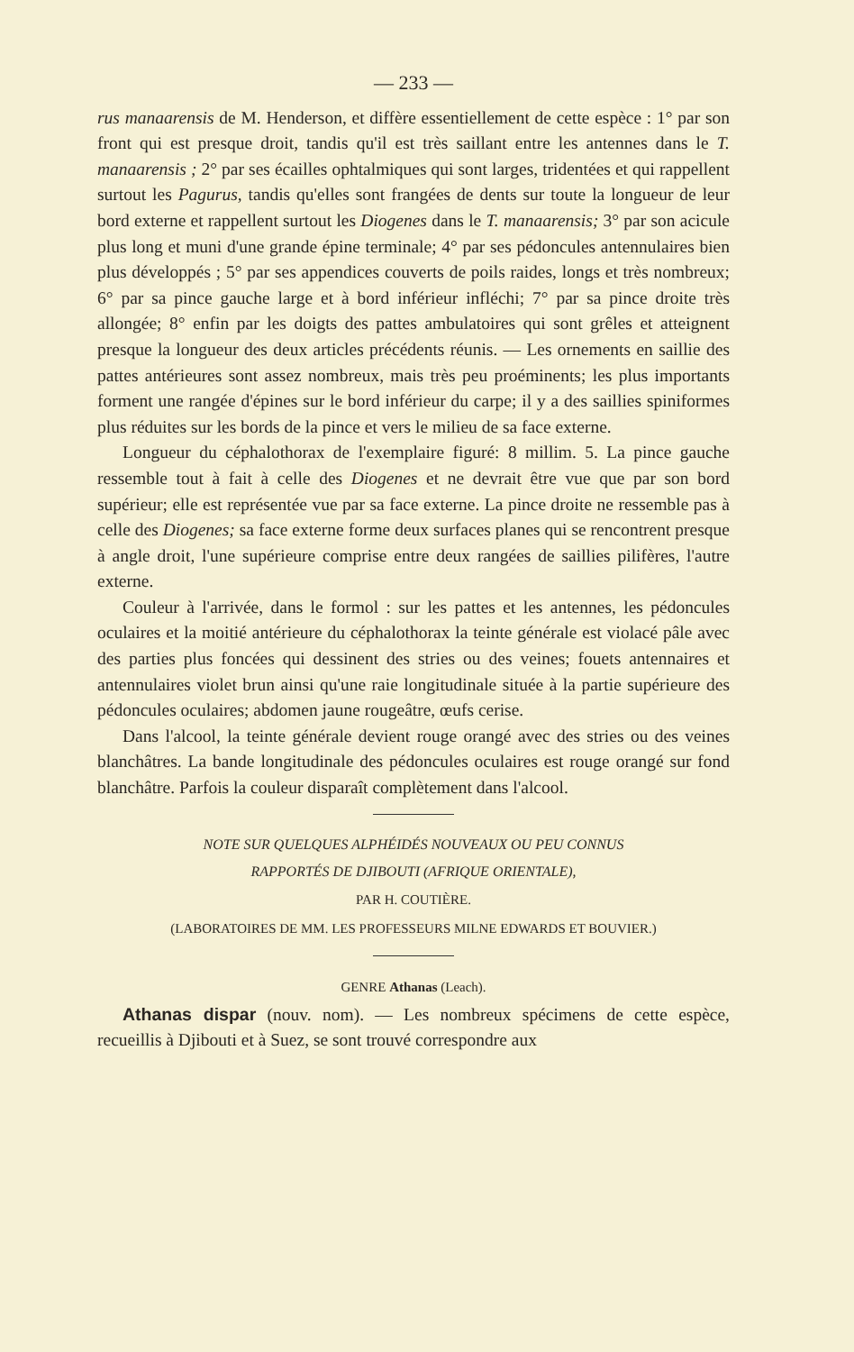— 233 —
rus manaarensis de M. Henderson, et diffère essentiellement de cette espèce : 1° par son front qui est presque droit, tandis qu'il est très saillant entre les antennes dans le T. manaarensis ; 2° par ses écailles ophtalmiques qui sont larges, tridentées et qui rappellent surtout les Pagurus, tandis qu'elles sont frangées de dents sur toute la longueur de leur bord externe et rappellent surtout les Diogenes dans le T. manaarensis; 3° par son acicule plus long et muni d'une grande épine terminale; 4° par ses pédoncules antennulaires bien plus développés ; 5° par ses appendices couverts de poils raides, longs et très nombreux; 6° par sa pince gauche large et à bord inférieur infléchi; 7° par sa pince droite très allongée; 8° enfin par les doigts des pattes ambulatoires qui sont grêles et atteignent presque la longueur des deux articles précédents réunis. — Les ornements en saillie des pattes antérieures sont assez nombreux, mais très peu proéminents; les plus importants forment une rangée d'épines sur le bord inférieur du carpe; il y a des saillies spiniformes plus réduites sur les bords de la pince et vers le milieu de sa face externe.
Longueur du céphalothorax de l'exemplaire figuré: 8 millim. 5. La pince gauche ressemble tout à fait à celle des Diogenes et ne devrait être vue que par son bord supérieur; elle est représentée vue par sa face externe. La pince droite ne ressemble pas à celle des Diogenes; sa face externe forme deux surfaces planes qui se rencontrent presque à angle droit, l'une supérieure comprise entre deux rangées de saillies pilifères, l'autre externe.
Couleur à l'arrivée, dans le formol : sur les pattes et les antennes, les pédoncules oculaires et la moitié antérieure du céphalothorax la teinte générale est violacé pâle avec des parties plus foncées qui dessinent des stries ou des veines; fouets antennaires et antennulaires violet brun ainsi qu'une raie longitudinale située à la partie supérieure des pédoncules oculaires; abdomen jaune rougeâtre, œufs cerise.
Dans l'alcool, la teinte générale devient rouge orangé avec des stries ou des veines blanchâtres. La bande longitudinale des pédoncules oculaires est rouge orangé sur fond blanchâtre. Parfois la couleur disparaît complètement dans l'alcool.
NOTE SUR QUELQUES ALPHÉIDÉS NOUVEAUX OU PEU CONNUS
RAPPORTÉS DE DJIBOUTI (AFRIQUE ORIENTALE),
PAR H. COUTIÈRE.
(LABORATOIRES DE MM. LES PROFESSEURS MILNE EDWARDS ET BOUVIER.)
GENRE Athanas (Leach).
Athanas dispar (nouv. nom). — Les nombreux spécimens de cette espèce, recueillis à Djibouti et à Suez, se sont trouvé correspondre aux